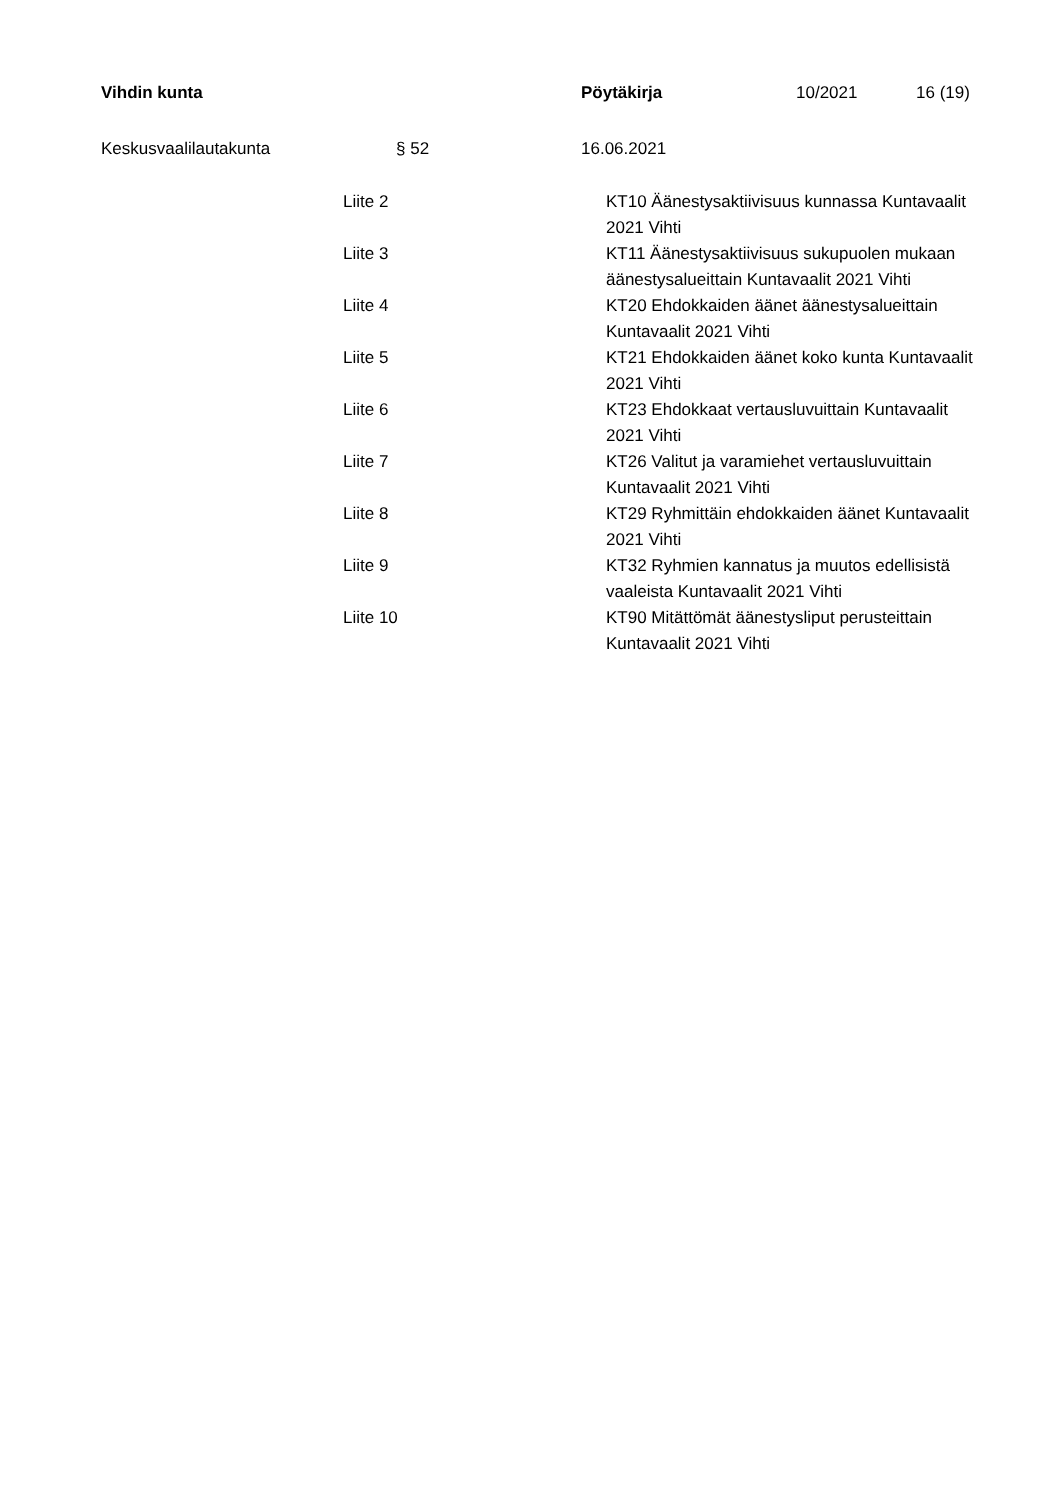| Vihdin kunta | Pöytäkirja | 10/2021 | 16 (19) |
| Keskusvaalilautakunta | § 52 | 16.06.2021 |
| Liite 2 | KT10 Äänestysaktiivisuus kunnassa Kuntavaalit 2021 Vihti |
| Liite 3 | KT11 Äänestysaktiivisuus sukupuolen mukaan äänestysalueittain Kuntavaalit 2021 Vihti |
| Liite 4 | KT20 Ehdokkaiden äänet äänestysalueittain Kuntavaalit 2021 Vihti |
| Liite 5 | KT21 Ehdokkaiden äänet koko kunta Kuntavaalit 2021 Vihti |
| Liite 6 | KT23 Ehdokkaat vertausluvuittain Kuntavaalit 2021 Vihti |
| Liite 7 | KT26 Valitut ja varamiehet vertausluvuittain Kuntavaalit 2021 Vihti |
| Liite 8 | KT29 Ryhmittäin ehdokkaiden äänet Kuntavaalit 2021 Vihti |
| Liite 9 | KT32 Ryhmien kannatus ja muutos edellisistä vaaleista Kuntavaalit 2021 Vihti |
| Liite 10 | KT90 Mitättömät äänestysliput perusteittain Kuntavaalit 2021 Vihti |